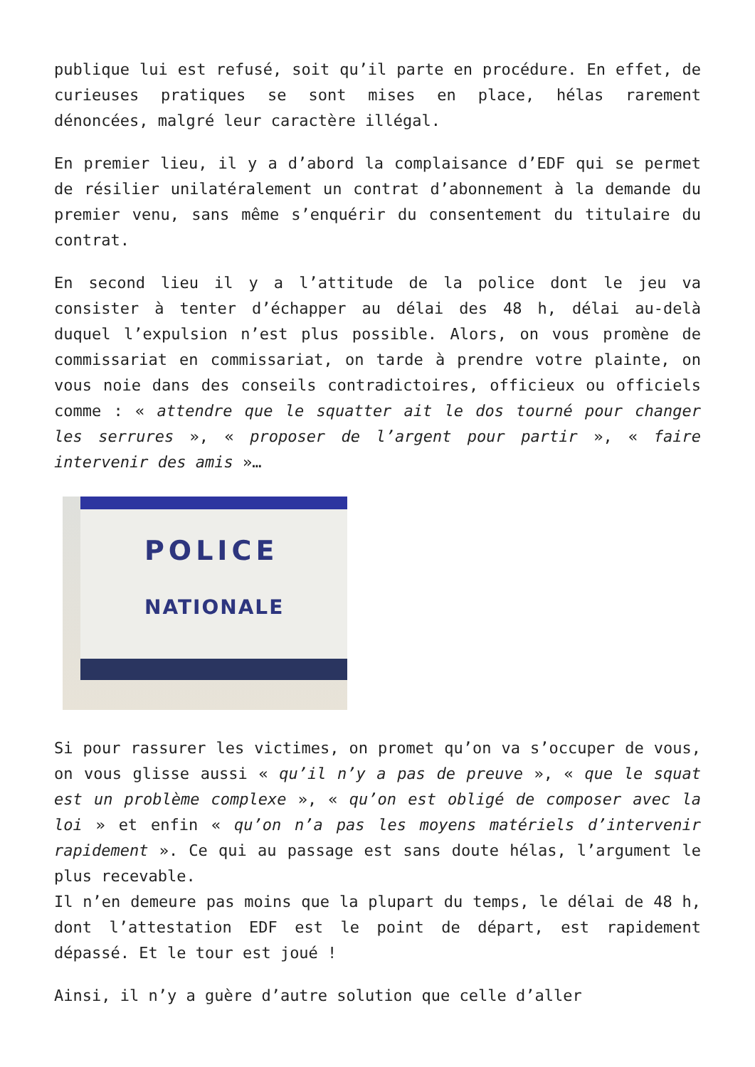publique lui est refusé, soit qu’il parte en procédure. En effet, de curieuses pratiques se sont mises en place, hélas rarement dénoncées, malgré leur caractère illégal.
En premier lieu, il y a d’abord la complaisance d’EDF qui se permet de résilier unilatéralement un contrat d’abonnement à la demande du premier venu, sans même s’enquérir du consentement du titulaire du contrat.
En second lieu il y a l’attitude de la police dont le jeu va consister à tenter d’échapper au délai des 48 h, délai au-delà duquel l’expulsion n’est plus possible. Alors, on vous promène de commissariat en commissariat, on tarde à prendre votre plainte, on vous noie dans des conseils contradictoires, officieux ou officiels comme : « attendre que le squatter ait le dos tourné pour changer les serrures », « proposer de l’argent pour partir », « faire intervenir des amis »…
POLICE
NATIONALE
Si pour rassurer les victimes, on promet qu’on va s’occuper de vous, on vous glisse aussi « qu’il n’y a pas de preuve », « que le squat est un problème complexe », « qu’on est obligé de composer avec la loi » et enfin « qu’on n’a pas les moyens matériels d’intervenir rapidement ». Ce qui au passage est sans doute hélas, l’argument le plus recevable.
Il n’en demeure pas moins que la plupart du temps, le délai de 48 h, dont l’attestation EDF est le point de départ, est rapidement dépassé. Et le tour est joué !
Ainsi, il n’y a guère d’autre solution que celle d’aller